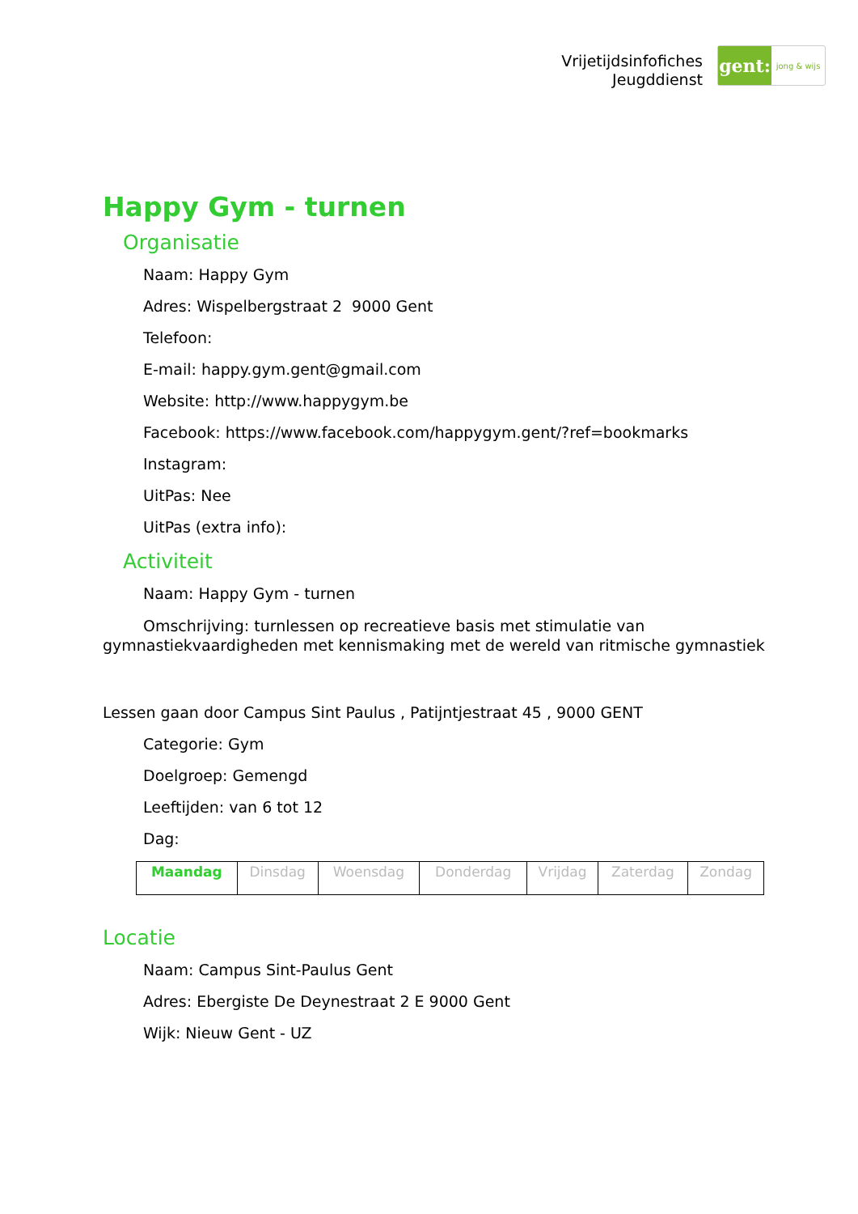Vrijetijdsinfofiches
Jeugddienst
gent:
jong & wijs
Happy Gym - turnen
Organisatie
Naam: Happy Gym
Adres: Wispelbergstraat 2 9000 Gent
Telefoon:
E-mail: happy.gym.gent@gmail.com
Website: http://www.happygym.be
Facebook: https://www.facebook.com/happygym.gent/?ref=bookmarks
Instagram:
UitPas: Nee
UitPas (extra info):
Activiteit
Naam: Happy Gym - turnen
Omschrijving: turnlessen op recreatieve basis met stimulatie van gymnastiekvaardigheden met kennismaking met de wereld van ritmische gymnastiek
Lessen gaan door Campus Sint Paulus , Patijntjestraat 45 , 9000 GENT
Categorie: Gym
Doelgroep: Gemengd
Leeftijden: van 6 tot 12
Dag:
| Maandag | Dinsdag | Woensdag | Donderdag | Vrijdag | Zaterdag | Zondag |
Locatie
Naam: Campus Sint-Paulus Gent
Adres: Ebergiste De Deynestraat 2 E 9000 Gent
Wijk: Nieuw Gent - UZ